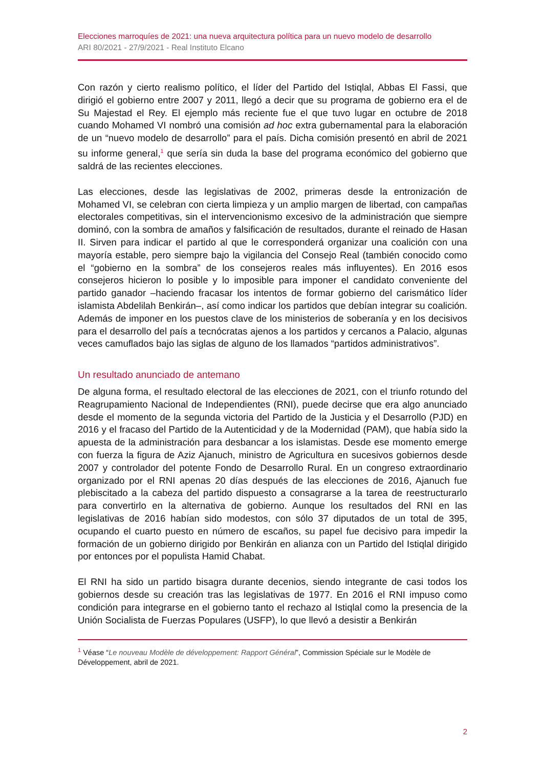Elecciones marroquíes de 2021: una nueva arquitectura política para un nuevo modelo de desarrollo
ARI 80/2021 - 27/9/2021 - Real Instituto Elcano
Con razón y cierto realismo político, el líder del Partido del Istiqlal, Abbas El Fassi, que dirigió el gobierno entre 2007 y 2011, llegó a decir que su programa de gobierno era el de Su Majestad el Rey. El ejemplo más reciente fue el que tuvo lugar en octubre de 2018 cuando Mohamed VI nombró una comisión ad hoc extra gubernamental para la elaboración de un “nuevo modelo de desarrollo” para el país. Dicha comisión presentó en abril de 2021 su informe general,<sup>1</sup> que sería sin duda la base del programa económico del gobierno que saldrá de las recientes elecciones.
Las elecciones, desde las legislativas de 2002, primeras desde la entronización de Mohamed VI, se celebran con cierta limpieza y un amplio margen de libertad, con campañas electorales competitivas, sin el intervencionismo excesivo de la administración que siempre dominó, con la sombra de amaños y falsificación de resultados, durante el reinado de Hasan II. Sirven para indicar el partido al que le corresponderá organizar una coalición con una mayoría estable, pero siempre bajo la vigilancia del Consejo Real (también conocido como el “gobierno en la sombra” de los consejeros reales más influyentes). En 2016 esos consejeros hicieron lo posible y lo imposible para imponer el candidato conveniente del partido ganador –haciendo fracasar los intentos de formar gobierno del carismático líder islamista Abdelilah Benkirán–, así como indicar los partidos que debían integrar su coalición. Además de imponer en los puestos clave de los ministerios de soberanía y en los decisivos para el desarrollo del país a tecnócratas ajenos a los partidos y cercanos a Palacio, algunas veces camuflados bajo las siglas de alguno de los llamados “partidos administrativos”.
Un resultado anunciado de antemano
De alguna forma, el resultado electoral de las elecciones de 2021, con el triunfo rotundo del Reagrupamiento Nacional de Independientes (RNI), puede decirse que era algo anunciado desde el momento de la segunda victoria del Partido de la Justicia y el Desarrollo (PJD) en 2016 y el fracaso del Partido de la Autenticidad y de la Modernidad (PAM), que había sido la apuesta de la administración para desbancar a los islamistas. Desde ese momento emerge con fuerza la figura de Aziz Ajanuch, ministro de Agricultura en sucesivos gobiernos desde 2007 y controlador del potente Fondo de Desarrollo Rural. En un congreso extraordinario organizado por el RNI apenas 20 días después de las elecciones de 2016, Ajanuch fue plebiscitado a la cabeza del partido dispuesto a consagrarse a la tarea de reestructurarlo para convertirlo en la alternativa de gobierno. Aunque los resultados del RNI en las legislativas de 2016 habían sido modestos, con sólo 37 diputados de un total de 395, ocupando el cuarto puesto en número de escaños, su papel fue decisivo para impedir la formación de un gobierno dirigido por Benkirán en alianza con un Partido del Istiqlal dirigido por entonces por el populista Hamid Chabat.
El RNI ha sido un partido bisagra durante decenios, siendo integrante de casi todos los gobiernos desde su creación tras las legislativas de 1977. En 2016 el RNI impuso como condición para integrarse en el gobierno tanto el rechazo al Istiqlal como la presencia de la Unión Socialista de Fuerzas Populares (USFP), lo que llevó a desistir a Benkirán
<sup>1</sup> Véase “Le nouveau Modèle de développement: Rapport Général”, Commission Spéciale sur le Modèle de Développement, abril de 2021.
2